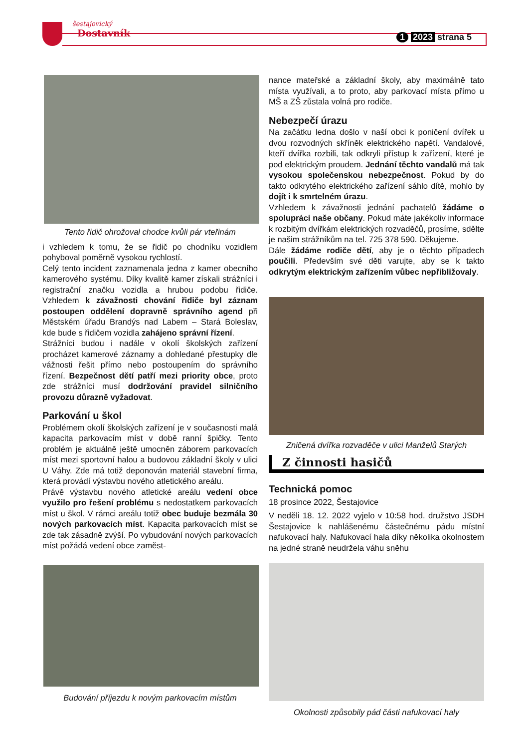šestajovický
Dostavník
1 2023 strana 5
Tento řidič ohrožoval chodce kvůli pár vteřinám
i vzhledem k tomu, že se řidič po chodníku vozidlem pohyboval poměrně vysokou rychlostí.
Celý tento incident zaznamenala jedna z kamer obecního kamerového systému. Díky kvalitě kamer získali strážníci i registrační značku vozidla a hrubou podobu řidiče. Vzhledem k závažnosti chování řidiče byl záznam postoupen oddělení dopravně správního agend při Městském úřadu Brandýs nad Labem – Stará Boleslav, kde bude s řidičem vozidla zahájeno správní řízení.
Strážníci budou i nadále v okolí školských zařízení procházet kamerové záznamy a dohledané přestupky dle vážnosti řešit přímo nebo postoupením do správního řízení. Bezpečnost dětí patří mezi priority obce, proto zde strážníci musí dodržování pravidel silničního provozu důrazně vyžadovat.
Parkování u škol
Problémem okolí školských zařízení je v současnosti malá kapacita parkovacím míst v době ranní špičky. Tento problém je aktuálně ještě umocněn záborem parkovacích míst mezi sportovní halou a budovou základní školy v ulici U Váhy. Zde má totiž deponován materiál stavební firma, která provádí výstavbu nového atletického areálu.
Právě výstavbu nového atletické areálu vedení obce využilo pro řešení problému s nedostatkem parkovacích míst u škol. V rámci areálu totiž obec buduje bezmála 30 nových parkovacích míst. Kapacita parkovacích míst se zde tak zásadně zvýší. Po vybudování nových parkovacích míst požádá vedení obce zaměst-
Budování příjezdu k novým parkovacím místům
nance mateřské a základní školy, aby maximálně tato místa využívali, a to proto, aby parkovací místa přímo u MŠ a ZŠ zůstala volná pro rodiče.
Nebezpečí úrazu
Na začátku ledna došlo v naší obci k poničení dvířek u dvou rozvodných skříněk elektrického napětí. Vandalové, kteří dvířka rozbili, tak odkryli přístup k zařízení, které je pod elektrickým proudem. Jednání těchto vandalů má tak vysokou společenskou nebezpečnost. Pokud by do takto odkrytého elektrického zařízení sáhlo dítě, mohlo by dojít i k smrtelném úrazu.
Vzhledem k závažnosti jednání pachatelů žádáme o spolupráci naše občany. Pokud máte jakékoliv informace k rozbitým dvířkám elektrických rozvaděčů, prosíme, sdělte je našim strážníkům na tel. 725 378 590. Děkujeme.
Dále žádáme rodiče dětí, aby je o těchto případech poučili. Především své děti varujte, aby se k takto odkrytým elektrickým zařízením vůbec nepřibližovaly.
Zničená dvířka rozvaděče v ulici Manželů Starých
Z činnosti hasičů
Technická pomoc
18 prosince 2022, Šestajovice
V neděli 18. 12. 2022 vyjelo v 10:58 hod. družstvo JSDH Šestajovice k nahlášenému částečnému pádu místní nafukovací haly. Nafukovací hala díky několika okolnostem na jedné straně neudržela váhu sněhu
Okolnosti způsobily pád části nafukovací haly